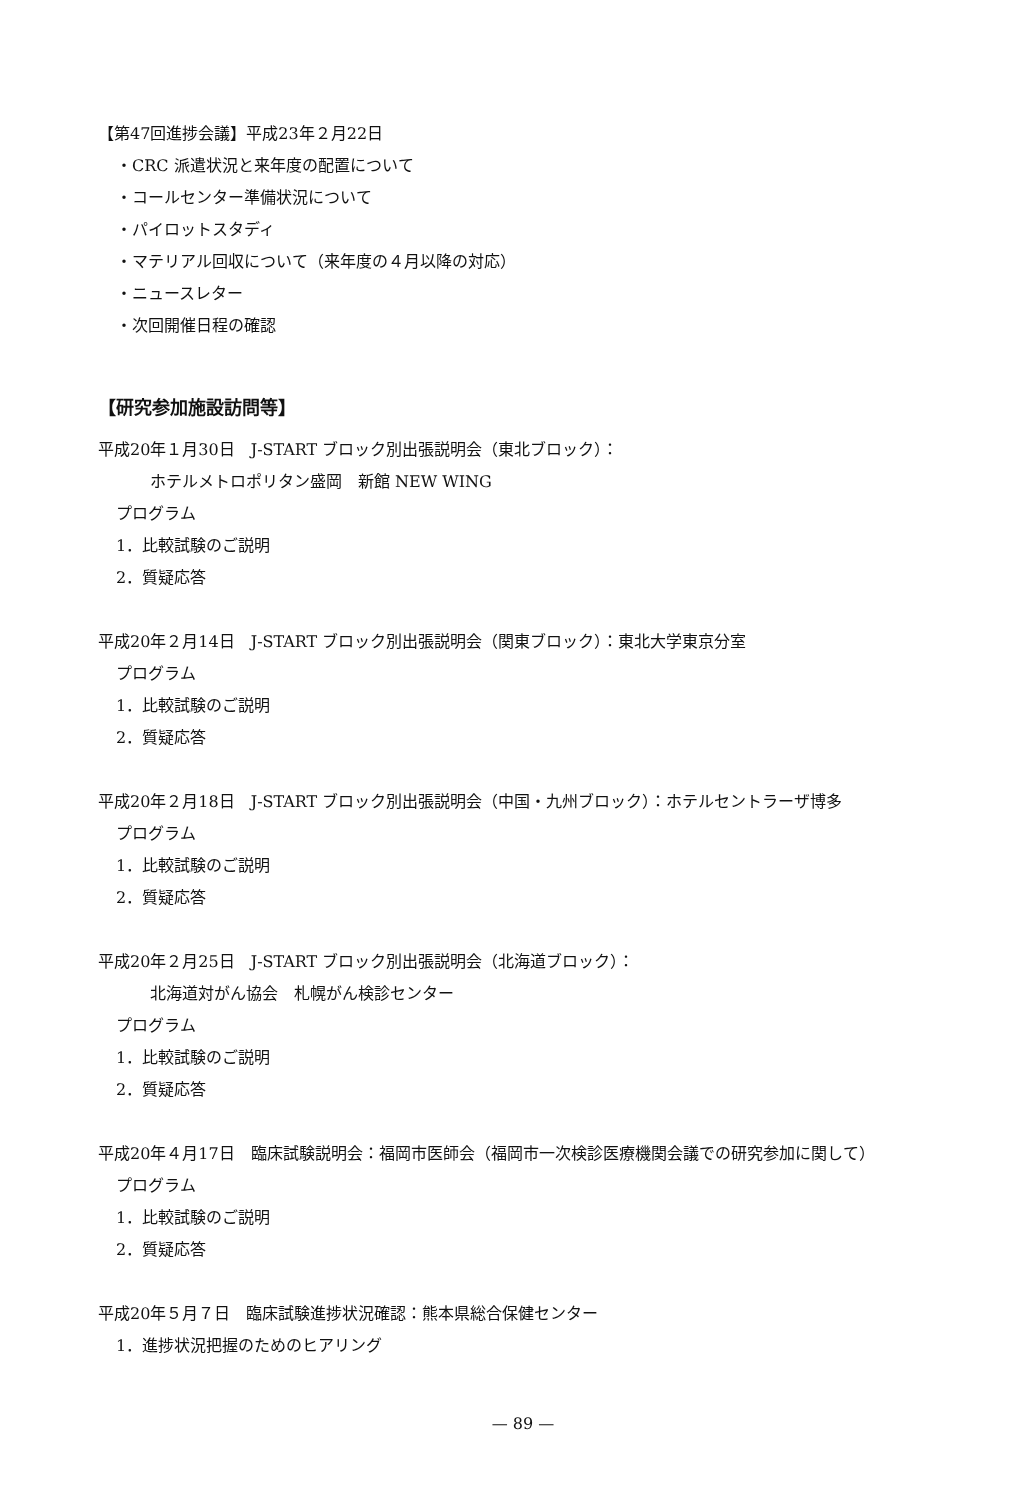【第47回進捗会議】平成23年２月22日
・CRC 派遣状況と来年度の配置について
・コールセンター準備状況について
・パイロットスタディ
・マテリアル回収について（来年度の４月以降の対応）
・ニュースレター
・次回開催日程の確認
【研究参加施設訪問等】
平成20年１月30日　J-START ブロック別出張説明会（東北ブロック）：
ホテルメトロポリタン盛岡　新館 NEW WING
プログラム
1．比較試験のご説明
2．質疑応答
平成20年２月14日　J-START ブロック別出張説明会（関東ブロック）：東北大学東京分室
プログラム
1．比較試験のご説明
2．質疑応答
平成20年２月18日　J-START ブロック別出張説明会（中国・九州ブロック）：ホテルセントラーザ博多
プログラム
1．比較試験のご説明
2．質疑応答
平成20年２月25日　J-START ブロック別出張説明会（北海道ブロック）：
北海道対がん協会　札幌がん検診センター
プログラム
1．比較試験のご説明
2．質疑応答
平成20年４月17日　臨床試験説明会：福岡市医師会（福岡市一次検診医療機関会議での研究参加に関して）
プログラム
1．比較試験のご説明
2．質疑応答
平成20年５月７日　臨床試験進捗状況確認：熊本県総合保健センター
1．進捗状況把握のためのヒアリング
— 89 —